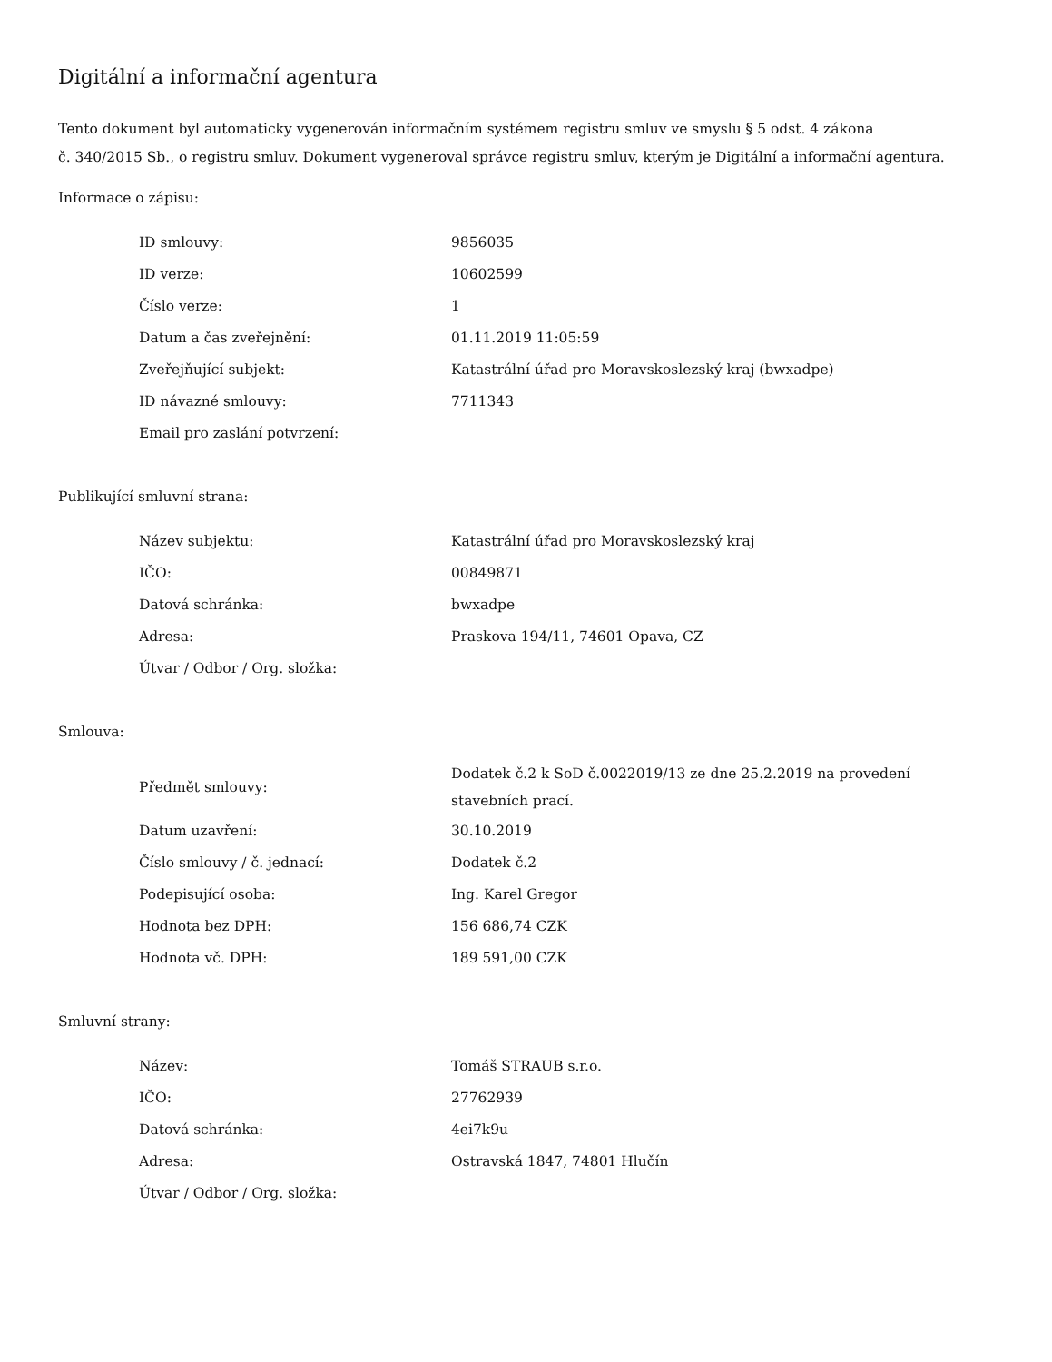Digitální a informační agentura
Tento dokument byl automaticky vygenerován informačním systémem registru smluv ve smyslu § 5 odst. 4 zákona
č. 340/2015 Sb., o registru smluv. Dokument vygeneroval správce registru smluv, kterým je Digitální a informační agentura.
Informace o zápisu:
| ID smlouvy: | 9856035 |
| ID verze: | 10602599 |
| Číslo verze: | 1 |
| Datum a čas zveřejnění: | 01.11.2019 11:05:59 |
| Zveřejňující subjekt: | Katastrální úřad pro Moravskoslezský kraj (bwxadpe) |
| ID návazné smlouvy: | 7711343 |
| Email pro zaslání potvrzení: | |
Publikující smluvní strana:
| Název subjektu: | Katastrální úřad pro Moravskoslezský kraj |
| IČO: | 00849871 |
| Datová schránka: | bwxadpe |
| Adresa: | Praskova 194/11, 74601 Opava, CZ |
| Útvar / Odbor / Org. složka: | |
Smlouva:
| Předmět smlouvy: | Dodatek č.2 k SoD č.0022019/13 ze dne 25.2.2019 na provedení stavebních prací. |
| Datum uzavření: | 30.10.2019 |
| Číslo smlouvy / č. jednací: | Dodatek č.2 |
| Podepisující osoba: | Ing. Karel Gregor |
| Hodnota bez DPH: | 156 686,74 CZK |
| Hodnota vč. DPH: | 189 591,00 CZK |
Smluvní strany:
| Název: | Tomáš STRAUB s.r.o. |
| IČO: | 27762939 |
| Datová schránka: | 4ei7k9u |
| Adresa: | Ostravská 1847, 74801 Hlučín |
| Útvar / Odbor / Org. složka: | |